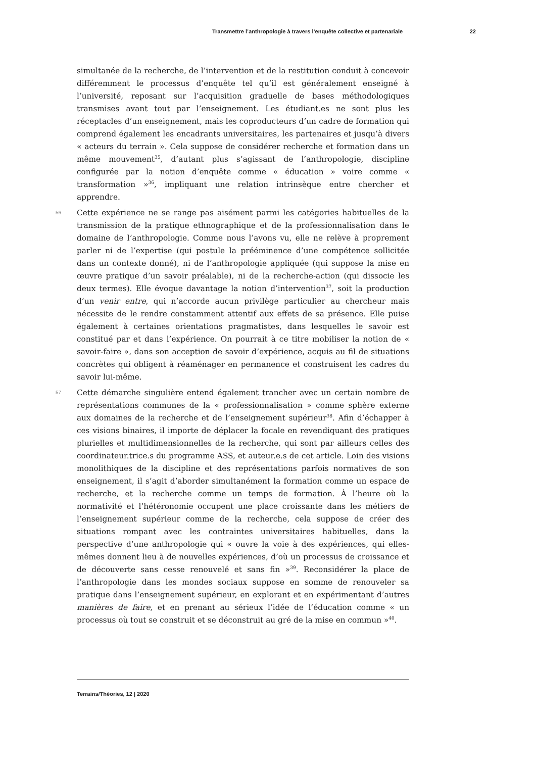Transmettre l’anthropologie à travers l’enquête collective et partenariale 22
simultanée de la recherche, de l’intervention et de la restitution conduit à concevoir différemment le processus d’enquête tel qu’il est généralement enseigné à l’université, reposant sur l’acquisition graduelle de bases méthodologiques transmises avant tout par l’enseignement. Les étudiant.es ne sont plus les réceptacles d’un enseignement, mais les coproducteurs d’un cadre de formation qui comprend également les encadrants universitaires, les partenaires et jusqu’à divers « acteurs du terrain ». Cela suppose de considérer recherche et formation dans un même mouvement<sup>35</sup>, d’autant plus s’agissant de l’anthropologie, discipline configurée par la notion d’enquête comme « éducation » voire comme « transformation »<sup>36</sup>, impliquant une relation intrinsèque entre chercher et apprendre.
56
Cette expérience ne se range pas aisément parmi les catégories habituelles de la transmission de la pratique ethnographique et de la professionnalisation dans le domaine de l’anthropologie. Comme nous l’avons vu, elle ne relève à proprement parler ni de l’expertise (qui postule la prééminence d’une compétence sollicitée dans un contexte donné), ni de l’anthropologie appliquée (qui suppose la mise en œuvre pratique d’un savoir préalable), ni de la recherche-action (qui dissocie les deux termes). Elle évoque davantage la notion d’intervention<sup>37</sup>, soit la production d’un venir entre, qui n’accorde aucun privilège particulier au chercheur mais nécessite de le rendre constamment attentif aux effets de sa présence. Elle puise également à certaines orientations pragmatistes, dans lesquelles le savoir est constitué par et dans l’expérience. On pourrait à ce titre mobiliser la notion de « savoir-faire », dans son acception de savoir d’expérience, acquis au fil de situations concrètes qui obligent à réaménager en permanence et construisent les cadres du savoir lui-même.
57
Cette démarche singulière entend également trancher avec un certain nombre de représentations communes de la « professionnalisation » comme sphère externe aux domaines de la recherche et de l’enseignement supérieur<sup>38</sup>. Afin d’échapper à ces visions binaires, il importe de déplacer la focale en revendiquant des pratiques plurielles et multidimensionnelles de la recherche, qui sont par ailleurs celles des coordinateur.trice.s du programme ASS, et auteur.e.s de cet article. Loin des visions monolithiques de la discipline et des représentations parfois normatives de son enseignement, il s’agit d’aborder simultanément la formation comme un espace de recherche, et la recherche comme un temps de formation. À l’heure où la normativité et l’hétéronomie occupent une place croissante dans les métiers de l’enseignement supérieur comme de la recherche, cela suppose de créer des situations rompant avec les contraintes universitaires habituelles, dans la perspective d’une anthropologie qui « ouvre la voie à des expériences, qui elles-mêmes donnent lieu à de nouvelles expériences, d’où un processus de croissance et de découverte sans cesse renouvelé et sans fin »<sup>39</sup>. Reconsidérer la place de l’anthropologie dans les mondes sociaux suppose en somme de renouveler sa pratique dans l’enseignement supérieur, en explorant et en expérimentant d’autres manières de faire, et en prenant au sérieux l’idée de l’éducation comme « un processus où tout se construit et se déconstruit au gré de la mise en commun »<sup>40</sup>.
Terrains/Théories, 12 | 2020